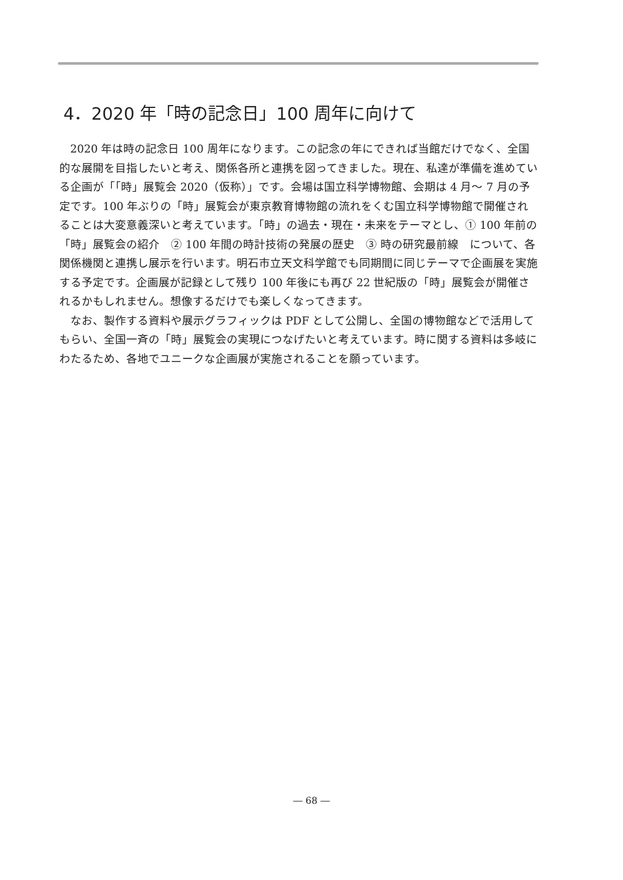4．2020 年「時の記念日」100 周年に向けて
2020 年は時の記念日 100 周年になります。この記念の年にできれば当館だけでなく、全国的な展開を目指したいと考え、関係各所と連携を図ってきました。現在、私達が準備を進めている企画が「「時」展覧会 2020（仮称）」です。会場は国立科学博物館、会期は 4 月～ 7 月の予定です。100 年ぶりの「時」展覧会が東京教育博物館の流れをくむ国立科学博物館で開催されることは大変意義深いと考えています。「時」の過去・現在・未来をテーマとし、① 100 年前の「時」展覧会の紹介　② 100 年間の時計技術の発展の歴史　③ 時の研究最前線　について、各関係機関と連携し展示を行います。明石市立天文科学館でも同期間に同じテーマで企画展を実施する予定です。企画展が記録として残り 100 年後にも再び 22 世紀版の「時」展覧会が開催されるかもしれません。想像するだけでも楽しくなってきます。
なお、製作する資料や展示グラフィックは PDF として公開し、全国の博物館などで活用してもらい、全国一斉の「時」展覧会の実現につなげたいと考えています。時に関する資料は多岐にわたるため、各地でユニークな企画展が実施されることを願っています。
― 68 ―